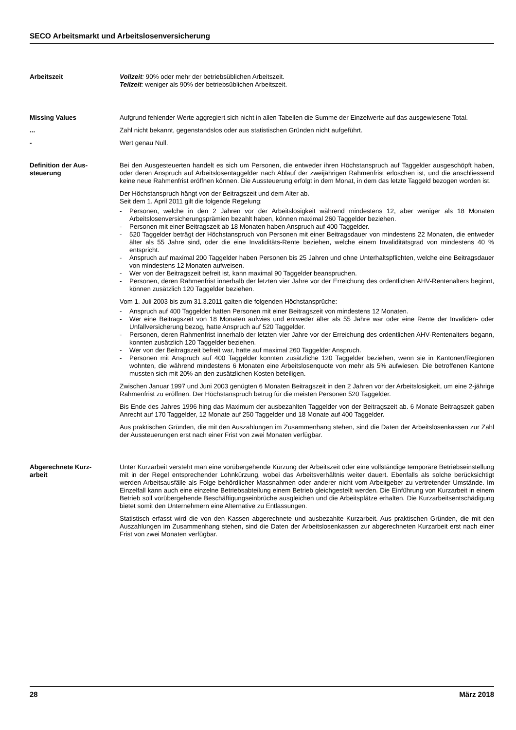SECO Arbeitsmarkt und Arbeitslosenversicherung
Arbeitszeit Vollzeit: 90% oder mehr der betriebsüblichen Arbeitszeit.
Teilzeit: weniger als 90% der betriebsüblichen Arbeitszeit.
Missing Values Aufgrund fehlender Werte aggregiert sich nicht in allen Tabellen die Summe der Einzelwerte auf das ausgewiesene Total.
... Zahl nicht bekannt, gegenstandslos oder aus statistischen Gründen nicht aufgeführt.
- Wert genau Null.
Definition der Aus-
steuerung
Bei den Ausgesteuerten handelt es sich um Personen, die entweder ihren Höchstanspruch auf Taggelder ausgeschöpft haben, oder deren Anspruch auf Arbeitslosentaggelder nach Ablauf der zweijährigen Rahmenfrist erloschen ist, und die anschliessend keine neue Rahmenfrist eröffnen können. Die Aussteuerung erfolgt in dem Monat, in dem das letzte Taggeld bezogen worden ist.
Der Höchstanspruch hängt von der Beitragszeit und dem Alter ab.
Seit dem 1. April 2011 gilt die folgende Regelung:
- Personen, welche in den 2 Jahren vor der Arbeitslosigkeit während mindestens 12, aber weniger als 18 Monaten Arbeitslosenversicherungsprämien bezahlt haben, können maximal 260 Taggelder beziehen.
- Personen mit einer Beitragszeit ab 18 Monaten haben Anspruch auf 400 Taggelder.
- 520 Taggelder beträgt der Höchstanspruch von Personen mit einer Beitragsdauer von mindestens 22 Monaten, die entweder älter als 55 Jahre sind, oder die eine Invaliditäts-Rente beziehen, welche einem Invaliditätsgrad von mindestens 40 % entspricht.
- Anspruch auf maximal 200 Taggelder haben Personen bis 25 Jahren und ohne Unterhaltspflichten, welche eine Beitragsdauer von mindestens 12 Monaten aufweisen.
- Wer von der Beitragszeit befreit ist, kann maximal 90 Taggelder beanspruchen.
- Personen, deren Rahmenfrist innerhalb der letzten vier Jahre vor der Erreichung des ordentlichen AHV-Rentenalters beginnt, können zusätzlich 120 Taggelder beziehen.
Vom 1. Juli 2003 bis zum 31.3.2011 galten die folgenden Höchstansprüche:
- Anspruch auf 400 Taggelder hatten Personen mit einer Beitragszeit von mindestens 12 Monaten.
- Wer eine Beitragszeit von 18 Monaten aufwies und entweder älter als 55 Jahre war oder eine Rente der Invaliden- oder Unfallversicherung bezog, hatte Anspruch auf 520 Taggelder.
- Personen, deren Rahmenfrist innerhalb der letzten vier Jahre vor der Erreichung des ordentlichen AHV-Rentenalters begann, konnten zusätzlich 120 Taggelder beziehen.
- Wer von der Beitragszeit befreit war, hatte auf maximal 260 Taggelder Anspruch.
- Personen mit Anspruch auf 400 Taggelder konnten zusätzliche 120 Taggelder beziehen, wenn sie in Kantonen/Regionen wohnten, die während mindestens 6 Monaten eine Arbeitslosenquote von mehr als 5% aufwiesen. Die betroffenen Kantone mussten sich mit 20% an den zusätzlichen Kosten beteiligen.
Zwischen Januar 1997 und Juni 2003 genügten 6 Monaten Beitragszeit in den 2 Jahren vor der Arbeitslosigkeit, um eine 2-jährige Rahmenfrist zu eröffnen. Der Höchstanspruch betrug für die meisten Personen 520 Taggelder.
Bis Ende des Jahres 1996 hing das Maximum der ausbezahlten Taggelder von der Beitragszeit ab. 6 Monate Beitragszeit gaben Anrecht auf 170 Taggelder, 12 Monate auf 250 Taggelder und 18 Monate auf 400 Taggelder.
Aus praktischen Gründen, die mit den Auszahlungen im Zusammenhang stehen, sind die Daten der Arbeitslosenkassen zur Zahl der Aussteuerungen erst nach einer Frist von zwei Monaten verfügbar.
Abgerechnete Kurz-
arbeit
Unter Kurzarbeit versteht man eine vorübergehende Kürzung der Arbeitszeit oder eine vollständige temporäre Betriebseinstellung mit in der Regel entsprechender Lohnkürzung, wobei das Arbeitsverhältnis weiter dauert. Ebenfalls als solche berücksichtigt werden Arbeitsausfälle als Folge behördlicher Massnahmen oder anderer nicht vom Arbeitgeber zu vertretender Umstände. Im Einzelfall kann auch eine einzelne Betriebsabteilung einem Betrieb gleichgestellt werden. Die Einführung von Kurzarbeit in einem Betrieb soll vorübergehende Beschäftigungseinbrüche ausgleichen und die Arbeitsplätze erhalten. Die Kurzarbeitsentschädigung bietet somit den Unternehmern eine Alternative zu Entlassungen.
Statistisch erfasst wird die von den Kassen abgerechnete und ausbezahlte Kurzarbeit. Aus praktischen Gründen, die mit den Auszahlungen im Zusammenhang stehen, sind die Daten der Arbeitslosenkassen zur abgerechneten Kurzarbeit erst nach einer Frist von zwei Monaten verfügbar.
28 März 2018